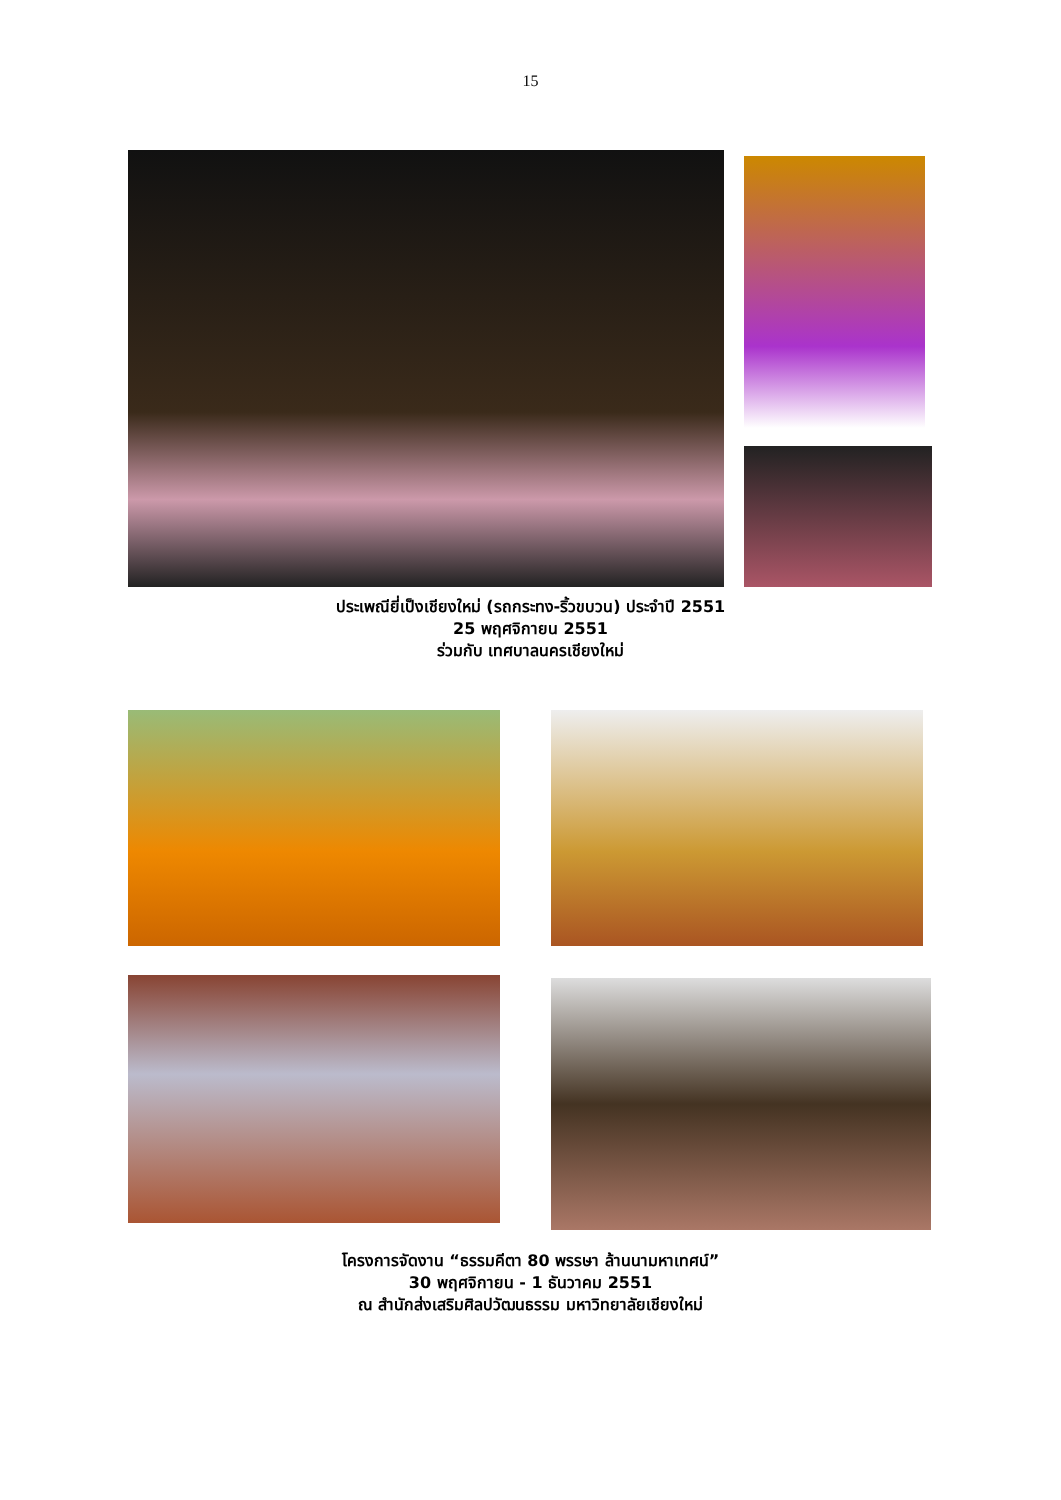15
ประเพณียี่เป็งเชียงใหม่ (รถกระทง-ริ้วขบวน) ประจำปี 2551
25 พฤศจิกายน 2551
ร่วมกับ เทศบาลนครเชียงใหม่
โครงการจัดงาน “ธรรมคีตา 80 พรรษา ล้านนามหาเทศน์”
30 พฤศจิกายน - 1 ธันวาคม 2551
ณ สำนักส่งเสริมศิลปวัฒนธรรม มหาวิทยาลัยเชียงใหม่